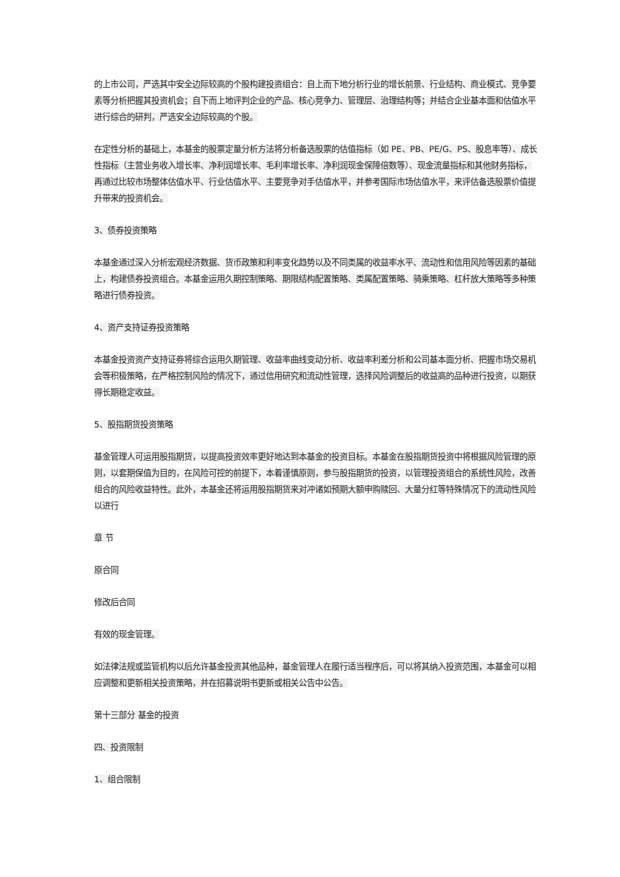的上市公司，严选其中安全边际较高的个股构建投资组合：自上而下地分析行业的增长前景、行业结构、商业模式、竞争要素等分析把握其投资机会；自下而上地评判企业的产品、核心竞争力、管理层、治理结构等；并结合企业基本面和估值水平进行综合的研判，严选安全边际较高的个股。
在定性分析的基础上，本基金的股票定量分析方法将分析备选股票的估值指标（如 PE、PB、PE/G、PS、股息率等）、成长性指标（主营业务收入增长率、净利润增长率、毛利率增长率、净利润现金保障倍数等）、现金流量指标和其他财务指标，再通过比较市场整体估值水平、行业估值水平、主要竞争对手估值水平，并参考国际市场估值水平，来评估备选股票价值提升带来的投资机会。
3、债券投资策略
本基金通过深入分析宏观经济数据、货币政策和利率变化趋势以及不同类属的收益率水平、流动性和信用风险等因素的基础上，构建债券投资组合。本基金运用久期控制策略、期限结构配置策略、类属配置策略、骑乘策略、杠杆放大策略等多种策略进行债券投资。
4、资产支持证券投资策略
本基金投资资产支持证券将综合运用久期管理、收益率曲线变动分析、收益率利差分析和公司基本面分析、把握市场交易机会等积极策略，在严格控制风险的情况下，通过信用研究和流动性管理，选择风险调整后的收益高的品种进行投资，以期获得长期稳定收益。
5、股指期货投资策略
基金管理人可运用股指期货，以提高投资效率更好地达到本基金的投资目标。本基金在股指期货投资中将根据风险管理的原则，以套期保值为目的，在风险可控的前提下，本着谨慎原则，参与股指期货的投资，以管理投资组合的系统性风险，改善组合的风险收益特性。此外，本基金还将运用股指期货来对冲诸如预期大额申购赎回、大量分红等特殊情况下的流动性风险以进行
章 节
原合同
修改后合同
有效的现金管理。
如法律法规或监管机构以后允许基金投资其他品种，基金管理人在履行适当程序后，可以将其纳入投资范围，本基金可以相应调整和更新相关投资策略，并在招募说明书更新或相关公告中公告。
第十三部分 基金的投资
四、投资限制
1、组合限制